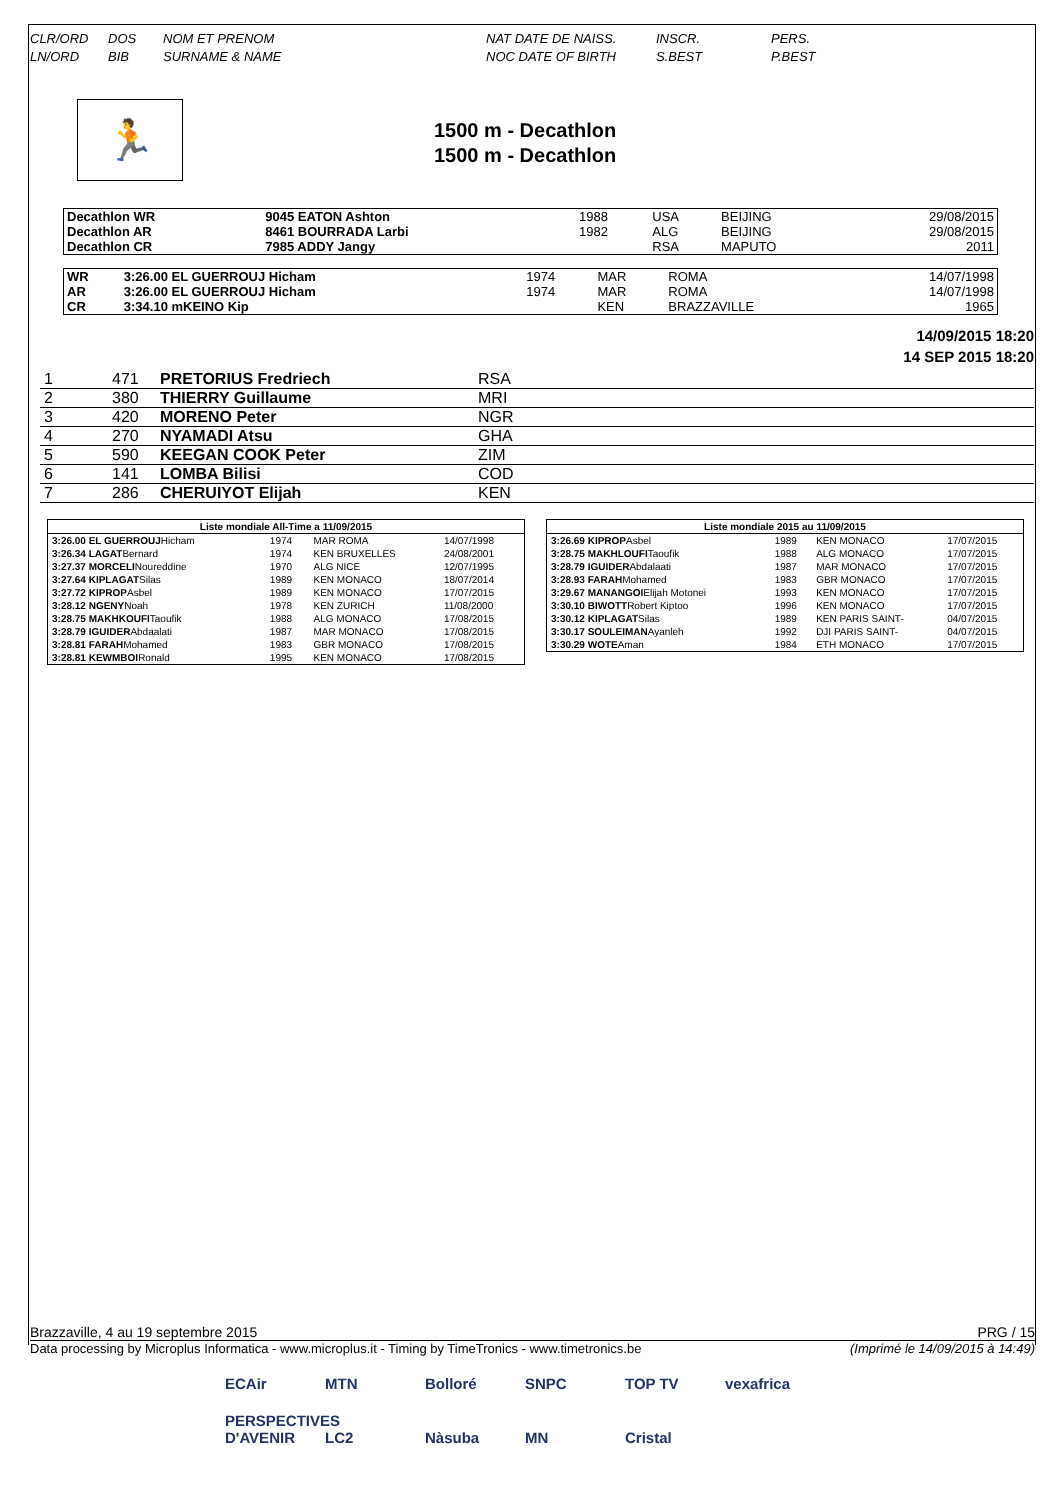CLR/ORD DOS NOM ET PRENOM NAT DATE DE NAISS. INSCR. PERS.
LN/ORD BIB SURNAME & NAME NOC DATE OF BIRTH S.BEST P.BEST
🏃
1500 m - Decathlon
1500 m - Decathlon
| Decathlon WR | 9045 EATON Ashton | 1988 | USA | BEIJING | 29/08/2015 |
| Decathlon AR | 8461 BOURRADA Larbi | 1982 | ALG | BEIJING | 29/08/2015 |
| Decathlon CR | 7985 ADDY Jangy | | RSA | MAPUTO | 2011 |
| WR | 3:26.00 EL GUERROUJ Hicham | 1974 | MAR | ROMA | 14/07/1998 |
| AR | 3:26.00 EL GUERROUJ Hicham | 1974 | MAR | ROMA | 14/07/1998 |
| CR | 3:34.10 mKEINO Kip | | KEN | BRAZZAVILLE | 1965 |
14/09/2015 18:20
14 SEP 2015 18:20
| 1 | 471 | PRETORIUS Fredriech | RSA |
| 2 | 380 | THIERRY Guillaume | MRI |
| 3 | 420 | MORENO Peter | NGR |
| 4 | 270 | NYAMADI Atsu | GHA |
| 5 | 590 | KEEGAN COOK Peter | ZIM |
| 6 | 141 | LOMBA Bilisi | COD |
| 7 | 286 | CHERUIYOT Elijah | KEN |
| Liste mondiale All-Time a 11/09/2015 | | | |
| --- | --- | --- | --- |
| 3:26.00 EL GUERROUJ Hicham | 1974 | MAR ROMA | 14/07/1998 |
| 3:26.34 LAGAT Bernard | 1974 | KEN BRUXELLES | 24/08/2001 |
| 3:27.37 MORCELI Noureddine | 1970 | ALG NICE | 12/07/1995 |
| 3:27.64 KIPLAGAT Silas | 1989 | KEN MONACO | 18/07/2014 |
| 3:27.72 KIPROP Asbel | 1989 | KEN MONACO | 17/07/2015 |
| 3:28.12 NGENY Noah | 1978 | KEN ZURICH | 11/08/2000 |
| 3:28.75 MAKHKOUFI Taoufik | 1988 | ALG MONACO | 17/08/2015 |
| 3:28.79 IGUIDER Abdaalati | 1987 | MAR MONACO | 17/08/2015 |
| 3:28.81 FARAH Mohamed | 1983 | GBR MONACO | 17/08/2015 |
| 3:28.81 KEWMBOI Ronald | 1995 | KEN MONACO | 17/08/2015 |
| Liste mondiale 2015 au 11/09/2015 | | | |
| --- | --- | --- | --- |
| 3:26.69 KIPROP Asbel | 1989 | KEN MONACO | 17/07/2015 |
| 3:28.75 MAKHLOUFI Taoufik | 1988 | ALG MONACO | 17/07/2015 |
| 3:28.79 IGUIDER Abdalaati | 1987 | MAR MONACO | 17/07/2015 |
| 3:28.93 FARAH Mohamed | 1983 | GBR MONACO | 17/07/2015 |
| 3:29.67 MANANGOI Elijah Motonei | 1993 | KEN MONACO | 17/07/2015 |
| 3:30.10 BIWOTT Robert Kiptoo | 1996 | KEN MONACO | 17/07/2015 |
| 3:30.12 KIPLAGAT Silas | 1989 | KEN PARIS SAINT- | 04/07/2015 |
| 3:30.17 SOULEIMAN Ayanleh | 1992 | DJI PARIS SAINT- | 04/07/2015 |
| 3:30.29 WOTE Aman | 1984 | ETH MONACO | 17/07/2015 |
Brazzaville, 4 au 19 septembre 2015 PRG / 15
Data processing by Microplus Informatica - www.microplus.it - Timing by TimeTronics - www.timetronics.be (Imprimé le 14/09/2015 à 14:49)
ECAir MTN Bolloré SNPC TOP TV vexafrica PERSPECTIVES D'AVENIR LC2 Nàsuba MN Cristal